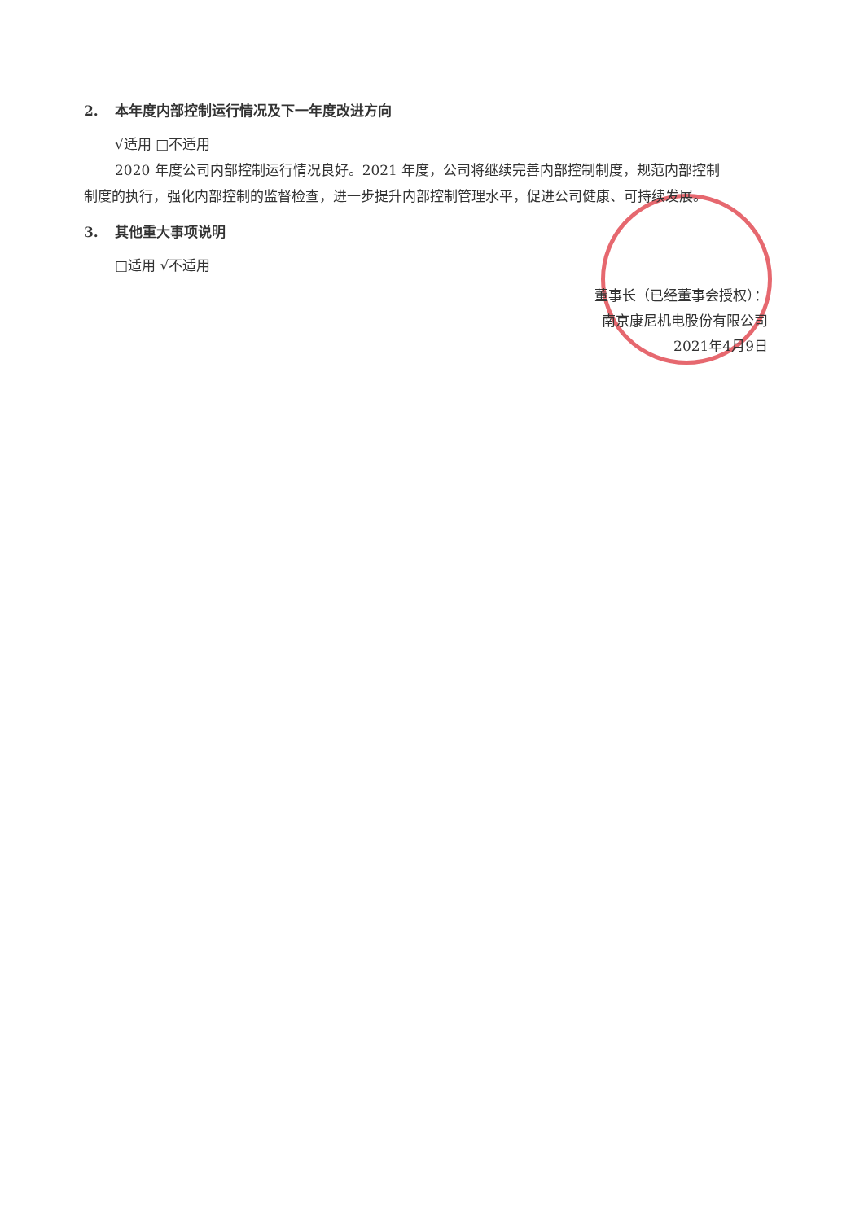2. 本年度内部控制运行情况及下一年度改进方向
√适用 □不适用
2020 年度公司内部控制运行情况良好。2021 年度，公司将继续完善内部控制制度，规范内部控制
制度的执行，强化内部控制的监督检查，进一步提升内部控制管理水平，促进公司健康、可持续发展。
3. 其他重大事项说明
□适用 √不适用
董事长（已经董事会授权）：
南京康尼机电股份有限公司
2021年4月9日